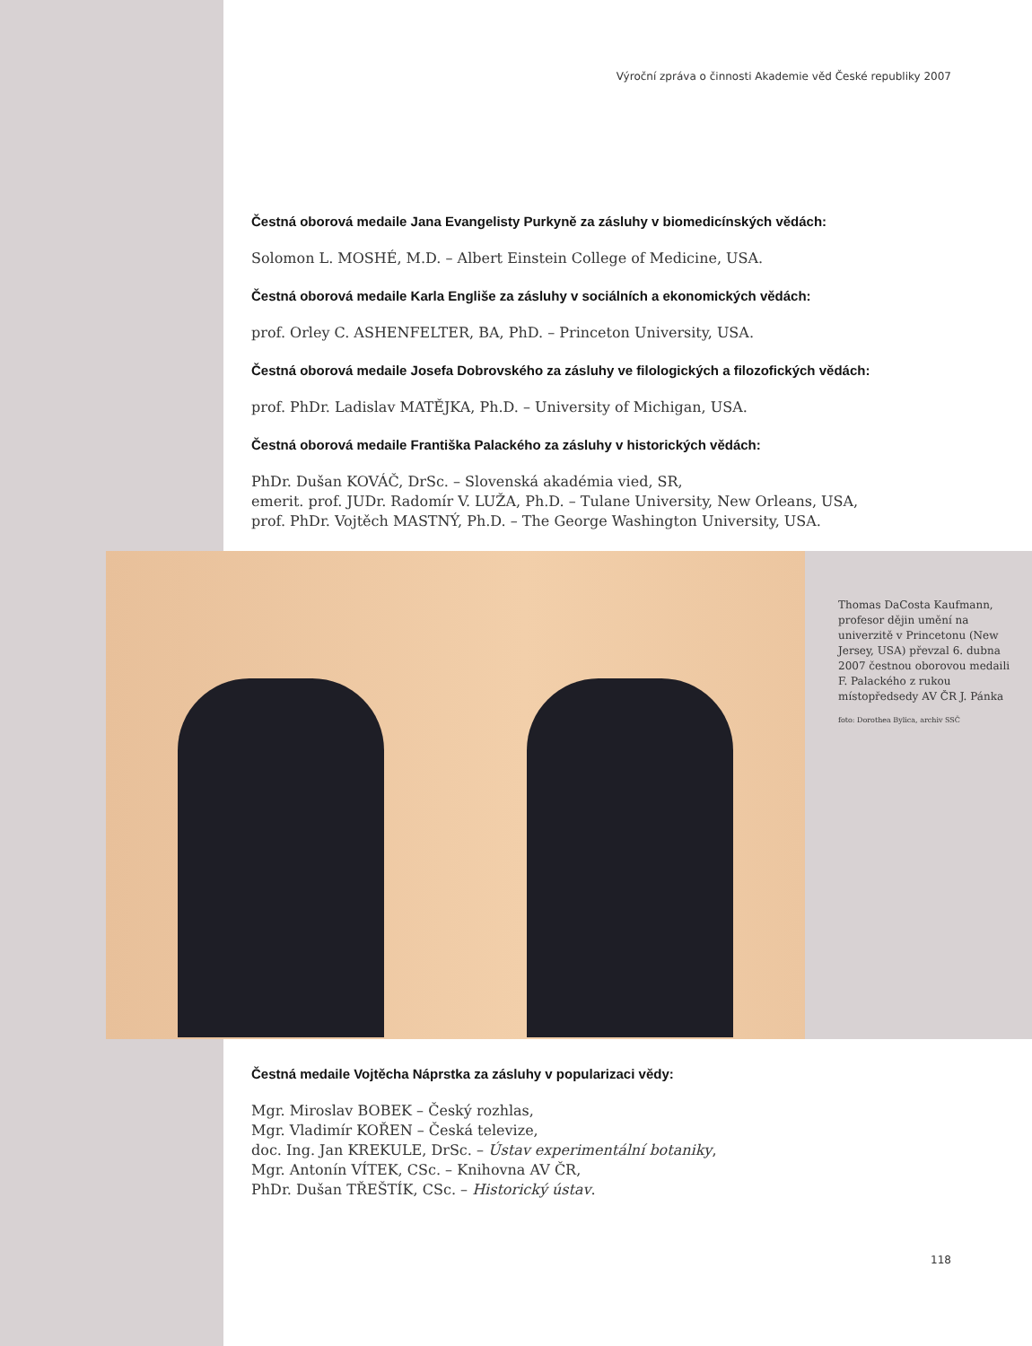Výroční zpráva o činnosti Akademie věd České republiky 2007
Čestná oborová medaile Jana Evangelisty Purkyně za zásluhy v biomedicínských vědách:
Solomon L. MOSHÉ, M.D. – Albert Einstein College of Medicine, USA.
Čestná oborová medaile Karla Engliše za zásluhy v sociálních a ekonomických vědách:
prof. Orley C. ASHENFELTER, BA, PhD. – Princeton University, USA.
Čestná oborová medaile Josefa Dobrovského za zásluhy ve filologických a filozofických vědách:
prof. PhDr. Ladislav MATĚJKA, Ph.D. – University of Michigan, USA.
Čestná oborová medaile Františka Palackého za zásluhy v historických vědách:
PhDr. Dušan KOVÁČ, DrSc. – Slovenská akadémia vied, SR,
emerit. prof. JUDr. Radomír V. LUŽA, Ph.D. – Tulane University, New Orleans, USA,
prof. PhDr. Vojtěch MASTNÝ, Ph.D. – The George Washington University, USA.
Thomas DaCosta Kaufmann, profesor dějin umění na univerzitě v Princetonu (New Jersey, USA) převzal 6. dubna 2007 čestnou oborovou medaili F. Palackého z rukou místopředsedy AV ČR J. Pánka
foto: Dorothea Bylica, archiv SSČ
Čestná medaile Vojtěcha Náprstka za zásluhy v popularizaci vědy:
Mgr. Miroslav BOBEK – Český rozhlas,
Mgr. Vladimír KOŘEN – Česká televize,
doc. Ing. Jan KREKULE, DrSc. – Ústav experimentální botaniky,
Mgr. Antonín VÍTEK, CSc. – Knihovna AV ČR,
PhDr. Dušan TŘEŠTÍK, CSc. – Historický ústav.
118